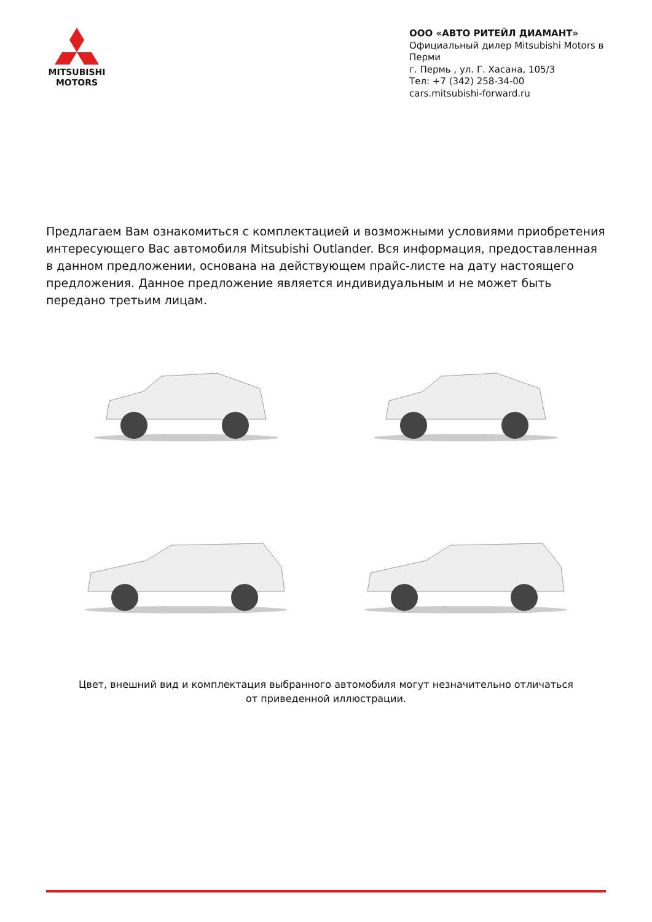MITSUBISHI
MOTORS
ООО «АВТО РИТЕЙЛ ДИАМАНТ»
Официальный дилер Mitsubishi Motors в Перми
г. Пермь , ул. Г. Хасана, 105/3
Тел: +7 (342) 258-34-00
cars.mitsubishi-forward.ru
Предлагаем Вам ознакомиться с комплектацией и возможными условиями приобретения интересующего Вас автомобиля Mitsubishi Outlander. Вся информация, предоставленная в данном предложении, основана на действующем прайс-листе на дату настоящего предложения. Данное предложение является индивидуальным и не может быть передано третьим лицам.
Цвет, внешний вид и комплектация выбранного автомобиля могут незначительно отличаться от приведенной иллюстрации.